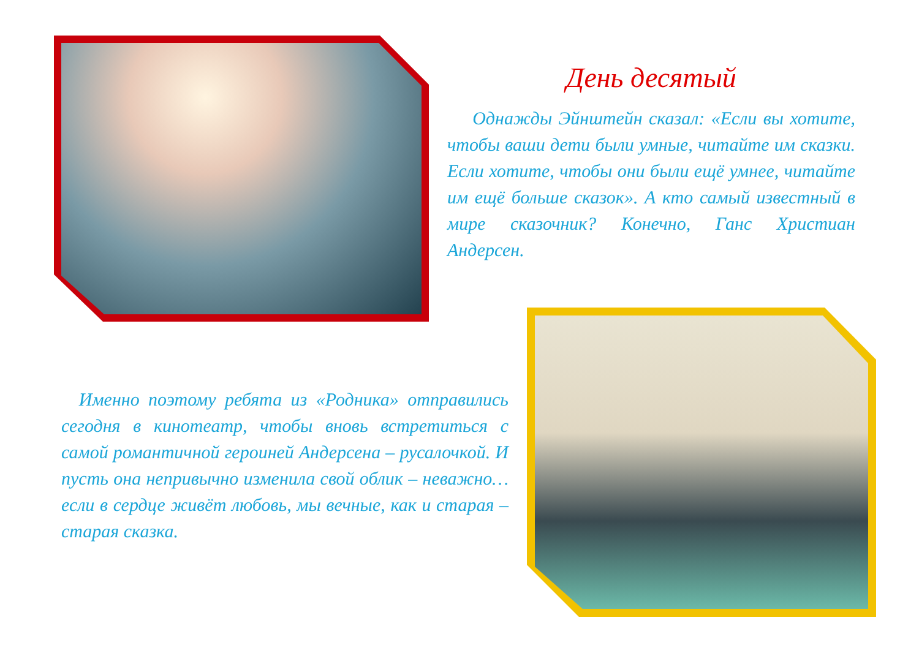День десятый
Однажды Эйнштейн сказал: «Если вы хотите, чтобы ваши дети были умные, читайте им сказки. Если хотите, чтобы они были ещё умнее, читайте им ещё больше сказок». А кто самый известный в мире сказочник? Конечно, Ганс Христиан Андерсен.
Именно поэтому ребята из «Родника» отправились сегодня в кинотеатр, чтобы вновь встретиться с самой романтичной героиней Андерсена – русалочкой. И пусть она непривычно изменила свой облик – неважно…если в сердце живёт любовь, мы вечные, как и старая – старая сказка.